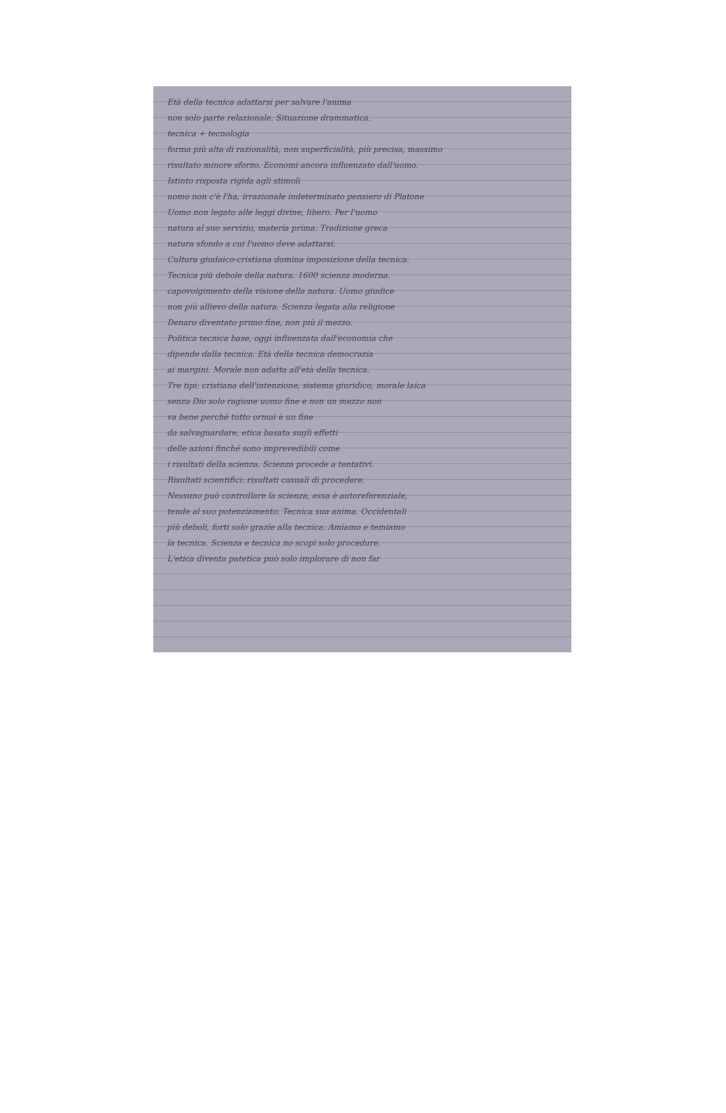Età della tecnica adattarsi per salvare l'anima
non solo parte relazionale. Situazione drammatica.
tecnica + tecnologia
forma più alta di razionalità, non superficialità, più precisa, massimo
risultato minore sforzo. Economi ancora influenzato dall'uomo.
Istinto risposta rigida agli stimoli
uomo non c'è l'ha, irrazionale indeterminato pensiero di Platone
Uomo non legato alle leggi divine, libero. Per l'uomo
natura al suo servizio, materia prima. Tradizione greca
natura sfondo a cui l'uomo deve adattarsi.
Cultura giudaico-cristiana domina imposizione della tecnica.
Tecnica più debole della natura. 1600 scienza moderna.
capovolgimento della visione della natura. Uomo giudice
non più allievo della natura. Scienza legata alla religione
Denaro diventato primo fine, non più il mezzo.
Politica tecnica base, oggi influenzata dall'economia che
dipende dalla tecnica. Età della tecnica democrazia
ai margini. Morale non adatta all'età della tecnica.
Tre tipi: cristiana dell'intenzione, sistema giuridico, morale laica
senza Dio solo ragione uomo fine e non un mezzo non
va bene perché tutto ormai è un fine
da salvaguardare, etica basata sugli effetti
delle azioni finché sono imprevedibili come
i risultati della scienza. Scienza procede a tentativi.
Risultati scientifici: risultati casuali di procedere.
Nessuno può controllare la scienza, essa è autoreferenziale,
tende al suo potenziamento. Tecnica sua anima. Occidentali
più deboli, forti solo grazie alla tecnica. Amiamo e temiamo
la tecnica. Scienza e tecnica no scopi solo procedure.
L'etica diventa patetica può solo implorare di non far